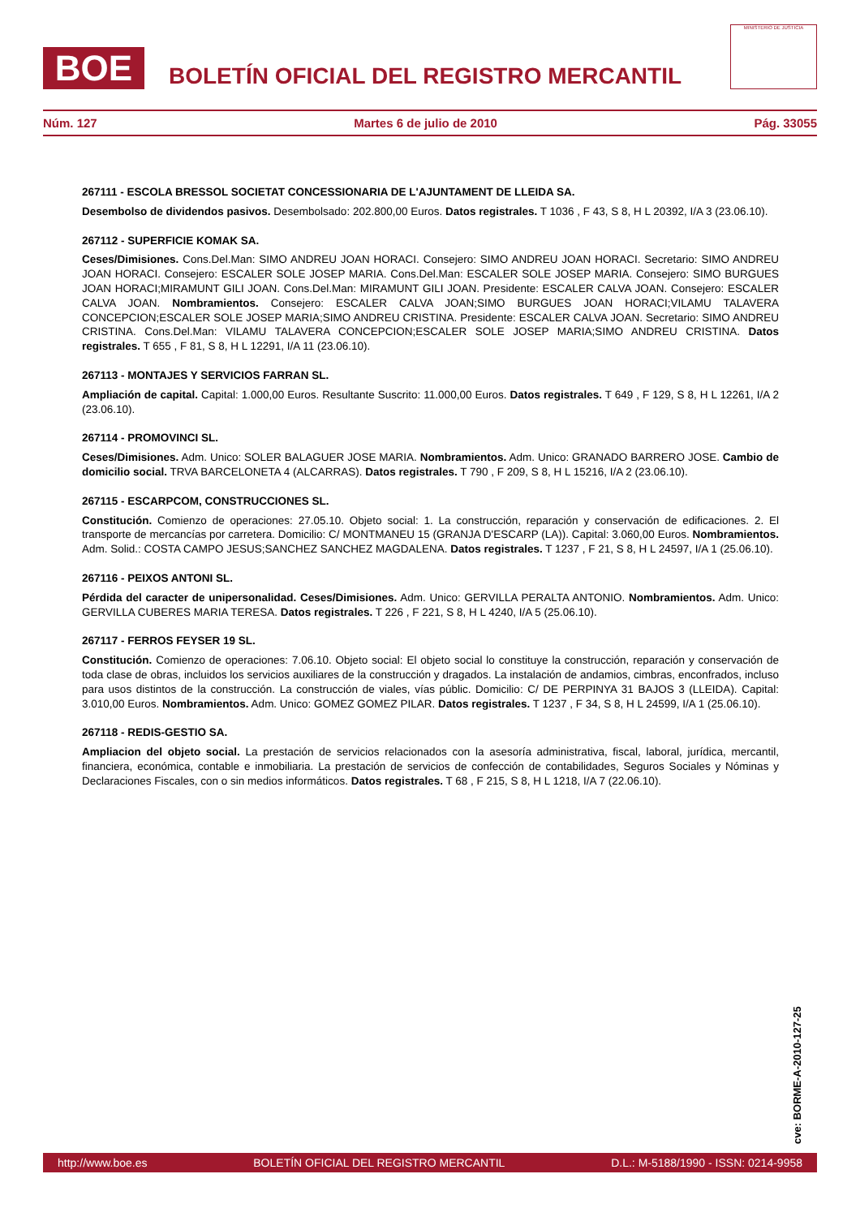BOE
BOLETÍN OFICIAL DEL REGISTRO MERCANTIL
MINISTERIO DE JUSTICIA
Núm. 127 Martes 6 de julio de 2010 Pág. 33055
267111 - ESCOLA BRESSOL SOCIETAT CONCESSIONARIA DE L'AJUNTAMENT DE LLEIDA SA.
Desembolso de dividendos pasivos. Desembolsado: 202.800,00 Euros. Datos registrales. T 1036 , F 43, S 8, H L 20392, I/A 3 (23.06.10).
267112 - SUPERFICIE KOMAK SA.
Ceses/Dimisiones. Cons.Del.Man: SIMO ANDREU JOAN HORACI. Consejero: SIMO ANDREU JOAN HORACI. Secretario: SIMO ANDREU JOAN HORACI. Consejero: ESCALER SOLE JOSEP MARIA. Cons.Del.Man: ESCALER SOLE JOSEP MARIA. Consejero: SIMO BURGUES JOAN HORACI;MIRAMUNT GILI JOAN. Cons.Del.Man: MIRAMUNT GILI JOAN. Presidente: ESCALER CALVA JOAN. Consejero: ESCALER CALVA JOAN. Nombramientos. Consejero: ESCALER CALVA JOAN;SIMO BURGUES JOAN HORACI;VILAMU TALAVERA CONCEPCION;ESCALER SOLE JOSEP MARIA;SIMO ANDREU CRISTINA. Presidente: ESCALER CALVA JOAN. Secretario: SIMO ANDREU CRISTINA. Cons.Del.Man: VILAMU TALAVERA CONCEPCION;ESCALER SOLE JOSEP MARIA;SIMO ANDREU CRISTINA. Datos registrales. T 655 , F 81, S 8, H L 12291, I/A 11 (23.06.10).
267113 - MONTAJES Y SERVICIOS FARRAN SL.
Ampliación de capital. Capital: 1.000,00 Euros. Resultante Suscrito: 11.000,00 Euros. Datos registrales. T 649 , F 129, S 8, H L 12261, I/A 2 (23.06.10).
267114 - PROMOVINCI SL.
Ceses/Dimisiones. Adm. Unico: SOLER BALAGUER JOSE MARIA. Nombramientos. Adm. Unico: GRANADO BARRERO JOSE. Cambio de domicilio social. TRVA BARCELONETA 4 (ALCARRAS). Datos registrales. T 790 , F 209, S 8, H L 15216, I/A 2 (23.06.10).
267115 - ESCARPCOM, CONSTRUCCIONES SL.
Constitución. Comienzo de operaciones: 27.05.10. Objeto social: 1. La construcción, reparación y conservación de edificaciones. 2. El transporte de mercancías por carretera. Domicilio: C/ MONTMANEU 15 (GRANJA D'ESCARP (LA)). Capital: 3.060,00 Euros. Nombramientos. Adm. Solid.: COSTA CAMPO JESUS;SANCHEZ SANCHEZ MAGDALENA. Datos registrales. T 1237 , F 21, S 8, H L 24597, I/A 1 (25.06.10).
267116 - PEIXOS ANTONI SL.
Pérdida del caracter de unipersonalidad. Ceses/Dimisiones. Adm. Unico: GERVILLA PERALTA ANTONIO. Nombramientos. Adm. Unico: GERVILLA CUBERES MARIA TERESA. Datos registrales. T 226 , F 221, S 8, H L 4240, I/A 5 (25.06.10).
267117 - FERROS FEYSER 19 SL.
Constitución. Comienzo de operaciones: 7.06.10. Objeto social: El objeto social lo constituye la construcción, reparación y conservación de toda clase de obras, incluidos los servicios auxiliares de la construcción y dragados. La instalación de andamios, cimbras, enconfrados, incluso para usos distintos de la construcción. La construcción de viales, vías públic. Domicilio: C/ DE PERPINYA 31 BAJOS 3 (LLEIDA). Capital: 3.010,00 Euros. Nombramientos. Adm. Unico: GOMEZ GOMEZ PILAR. Datos registrales. T 1237 , F 34, S 8, H L 24599, I/A 1 (25.06.10).
267118 - REDIS-GESTIO SA.
Ampliacion del objeto social. La prestación de servicios relacionados con la asesoría administrativa, fiscal, laboral, jurídica, mercantil, financiera, económica, contable e inmobiliaria. La prestación de servicios de confección de contabilidades, Seguros Sociales y Nóminas y Declaraciones Fiscales, con o sin medios informáticos. Datos registrales. T 68 , F 215, S 8, H L 1218, I/A 7 (22.06.10).
cve: BORME-A-2010-127-25
http://www.boe.es BOLETÍN OFICIAL DEL REGISTRO MERCANTIL D.L.: M-5188/1990 - ISSN: 0214-9958